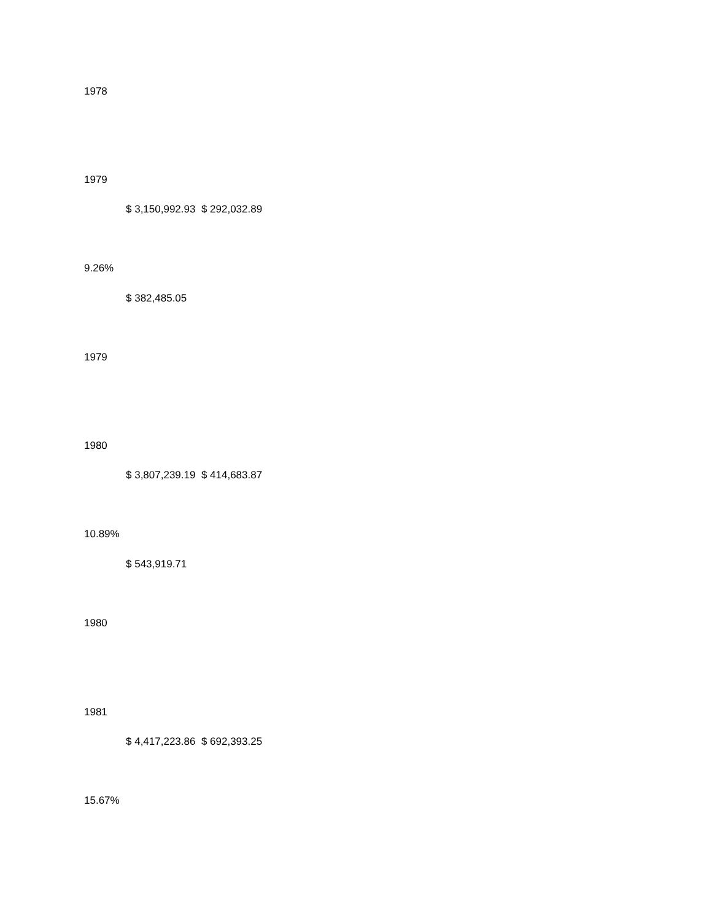1978
1979
$ 3,150,992.93 $ 292,032.89
9.26%
$ 382,485.05
1979
1980
$ 3,807,239.19 $ 414,683.87
10.89%
$ 543,919.71
1980
1981
$ 4,417,223.86 $ 692,393.25
15.67%